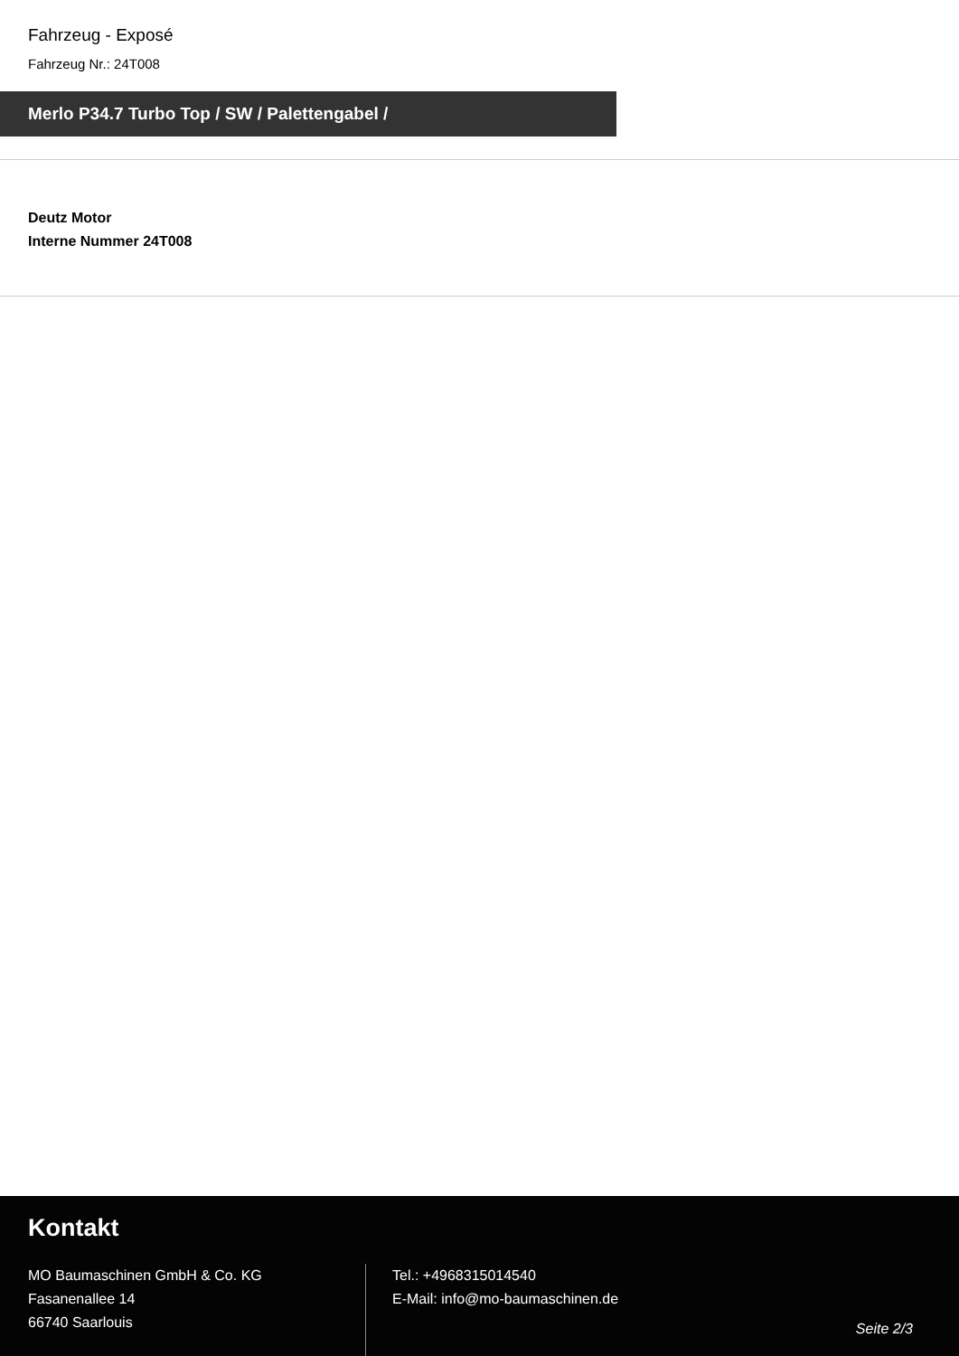Fahrzeug - Exposé
Fahrzeug Nr.: 24T008
Merlo P34.7 Turbo Top / SW / Palettengabel /
Deutz Motor
Interne Nummer 24T008
Kontakt
MO Baumaschinen GmbH & Co. KG
Fasanenallee 14
66740 Saarlouis
Tel.: +4968315014540
E-Mail: info@mo-baumaschinen.de
Seite 2/3